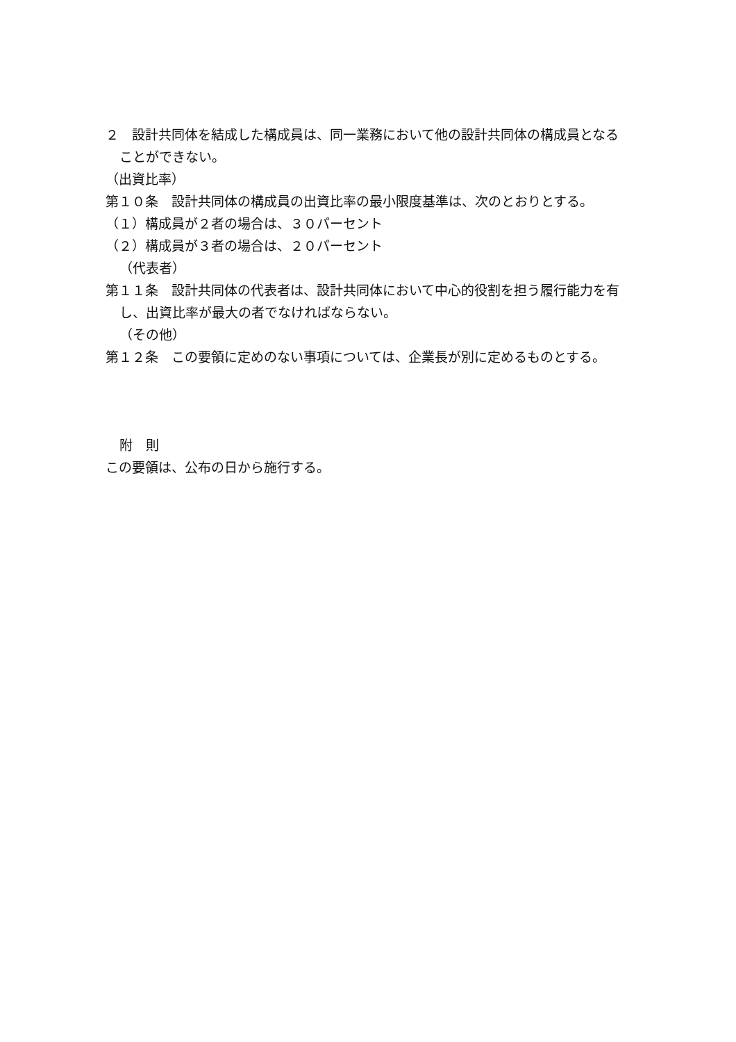２　設計共同体を結成した構成員は、同一業務において他の設計共同体の構成員となる
ことができない。
（出資比率）
第１０条　設計共同体の構成員の出資比率の最小限度基準は、次のとおりとする。
（１）構成員が２者の場合は、３０パーセント
（２）構成員が３者の場合は、２０パーセント
（代表者）
第１１条　設計共同体の代表者は、設計共同体において中心的役割を担う履行能力を有
し、出資比率が最大の者でなければならない。
（その他）
第１２条　この要領に定めのない事項については、企業長が別に定めるものとする。
附　則
この要領は、公布の日から施行する。